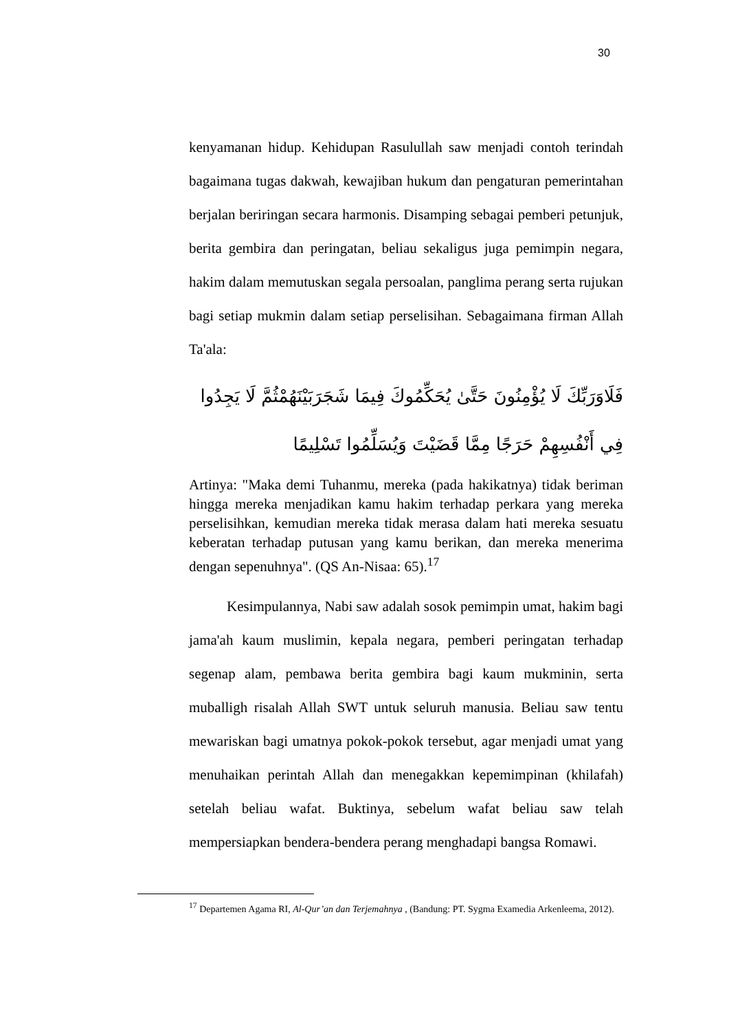30
kenyamanan hidup. Kehidupan Rasulullah saw menjadi contoh terindah bagaimana tugas dakwah, kewajiban hukum dan pengaturan pemerintahan berjalan beriringan secara harmonis. Disamping sebagai pemberi petunjuk, berita gembira dan peringatan, beliau sekaligus juga pemimpin negara, hakim dalam memutuskan segala persoalan, panglima perang serta rujukan bagi setiap mukmin dalam setiap perselisihan. Sebagaimana firman Allah Ta'ala:
فَلَاوَرَبِّكَ لَا يُؤْمِنُونَ حَتَّىٰ يُحَكِّمُوكَ فِيمَا شَجَرَبَيْنَهُمْثُمَّ لَا يَجِدُوا
فِي أَنْفُسِهِمْ حَرَجًا مِمَّا قَضَيْتَ وَيُسَلِّمُوا تَسْلِيمًا
Artinya: "Maka demi Tuhanmu, mereka (pada hakikatnya) tidak beriman hingga mereka menjadikan kamu hakim terhadap perkara yang mereka perselisihkan, kemudian mereka tidak merasa dalam hati mereka sesuatu keberatan terhadap putusan yang kamu berikan, dan mereka menerima dengan sepenuhnya". (QS An-Nisaa: 65).<sup>17</sup>
Kesimpulannya, Nabi saw adalah sosok pemimpin umat, hakim bagi jama'ah kaum muslimin, kepala negara, pemberi peringatan terhadap segenap alam, pembawa berita gembira bagi kaum mukminin, serta muballigh risalah Allah SWT untuk seluruh manusia. Beliau saw tentu mewariskan bagi umatnya pokok-pokok tersebut, agar menjadi umat yang menuhaikan perintah Allah dan menegakkan kepemimpinan (khilafah) setelah beliau wafat. Buktinya, sebelum wafat beliau saw telah mempersiapkan bendera-bendera perang menghadapi bangsa Romawi.
<sup>17</sup> Departemen Agama RI, Al-Qur’an dan Terjemahnya , (Bandung: PT. Sygma Examedia Arkenleema, 2012).